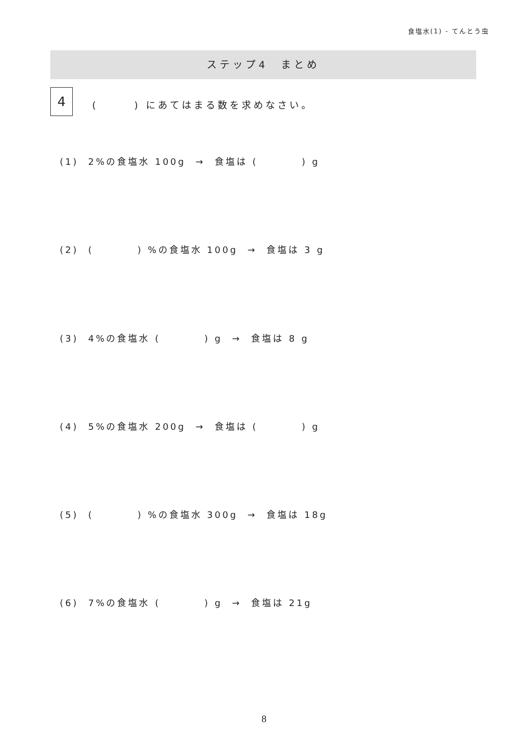食塩水(1) - てんとう虫
ステップ4　まとめ
4
(　　　) にあてはまる数を求めなさい。
(1) 2%の食塩水 100g → 食塩は (　　　　) g
(2) (　　　　) %の食塩水 100g → 食塩は 3 g
(3) 4%の食塩水 (　　　　) g → 食塩は 8 g
(4) 5%の食塩水 200g → 食塩は (　　　　) g
(5) (　　　　) %の食塩水 300g → 食塩は 18g
(6) 7%の食塩水 (　　　　) g → 食塩は 21g
8